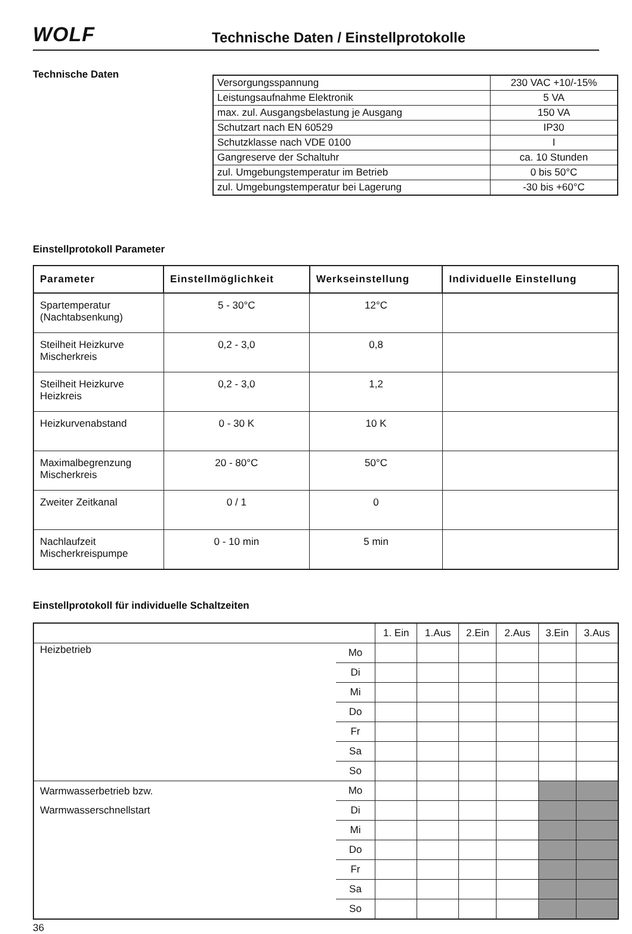WOLF
Technische Daten / Einstellprotokolle
Technische Daten
| Versorgungsspannung | 230 VAC +10/-15% |
| Leistungsaufnahme Elektronik | 5 VA |
| max. zul. Ausgangsbelastung je Ausgang | 150 VA |
| Schutzart nach EN 60529 | IP30 |
| Schutzklasse nach VDE 0100 | I |
| Gangreserve der Schaltuhr | ca. 10 Stunden |
| zul. Umgebungstemperatur im Betrieb | 0 bis 50°C |
| zul. Umgebungstemperatur bei Lagerung | -30 bis +60°C |
Einstellprotokoll Parameter
| Parameter | Einstellmöglichkeit | Werkseinstellung | Individuelle Einstellung |
| --- | --- | --- | --- |
| Spartemperatur (Nachtabsenkung) | 5 - 30°C | 12°C | |
| Steilheit Heizkurve Mischerkreis | 0,2 - 3,0 | 0,8 | |
| Steilheit Heizkurve Heizkreis | 0,2 - 3,0 | 1,2 | |
| Heizkurvenabstand | 0 - 30 K | 10 K | |
| Maximalbegrenzung Mischerkreis | 20 - 80°C | 50°C | |
| Zweiter Zeitkanal | 0 / 1 | 0 | |
| Nachlaufzeit Mischerkreispumpe | 0 - 10 min | 5 min | |
Einstellprotokoll für individuelle Schaltzeiten
| | | 1. Ein | 1.Aus | 2.Ein | 2.Aus | 3.Ein | 3.Aus |
| Heizbetrieb | Mo | | | | | | |
| | Di | | | | | | |
| | Mi | | | | | | |
| | Do | | | | | | |
| | Fr | | | | | | |
| | Sa | | | | | | |
| | So | | | | | | |
| Warmwasserbetrieb bzw. Warmwasserschnellstart | Mo | | | | | | |
| | Di | | | | | | |
| | Mi | | | | | | |
| | Do | | | | | | |
| | Fr | | | | | | |
| | Sa | | | | | | |
| | So | | | | | | |
36